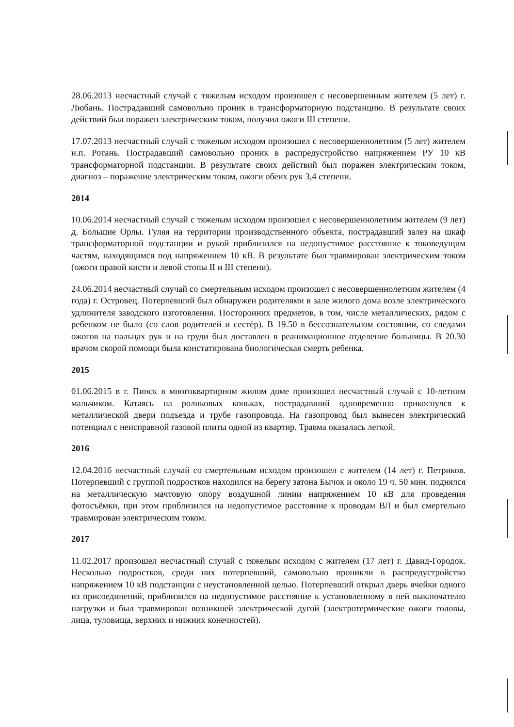28.06.2013 несчастный случай с тяжелым исходом произошел с несовершенным жителем (5 лет) г. Любань. Пострадавший самовольно проник в трансформаторную подстанцию. В результате своих действий был поражен электрическим током, получил ожоги III степени.
17.07.2013 несчастный случай с тяжелым исходом произошел с несовершеннолетним (5 лет) жителем н.п. Ротань. Пострадавший самовольно проник в распредустройство напряжением РУ 10 кВ трансформаторной подстанции. В результате своих действий был поражен электрическим током, диагноз – поражение электрическим током, ожоги обеих рук 3,4 степени.
2014
10.06.2014 несчастный случай с тяжелым исходом произошел с несовершеннолетним жителем (9 лет) д. Большие Орлы. Гуляя на территории производственного объекта, пострадавший залез на шкаф трансформаторной подстанции и рукой приблизился на недопустимое расстояние к токоведущим частям, находящимся под напряжением 10 кВ. В результате был травмирован электрическим током (ожоги правой кисти и левой стопы II и III степени).
24.06.2014 несчастный случай со смертельным исходом произошел с несовершеннолетним жителем (4 года) г. Островец. Потерпевший был обнаружен родителями в зале жилого дома возле электрического удлинителя заводского изготовления. Посторонних предметов, в том, числе металлических, рядом с ребенком не было (со слов родителей и сестёр). В 19.50 в бессознательном состоянии, со следами ожогов на пальцах рук и на груди был доставлен в реанимационное отделение больницы. В 20.30 врачом скорой помощи была констатирована биологическая смерть ребенка.
2015
01.06.2015 в г. Пинск в многоквартирном жилом доме произошел несчастный случай с 10-летним мальчиком. Катаясь на роликовых коньках, пострадавший одновременно прикоснулся к металлической двери подъезда и трубе газопровода. На газопровод был вынесен электрический потенциал с неисправной газовой плиты одной из квартир. Травма оказалась легкой.
2016
12.04.2016 несчастный случай со смертельным исходом произошел с жителем (14 лет) г. Петриков. Потерпевший с группой подростков находился на берегу затона Бычок и около 19 ч. 50 мин. поднялся на металлическую мачтовую опору воздушной линии напряжением 10 кВ для проведения фотосъёмки, при этом приблизился на недопустимое расстояние к проводам ВЛ и был смертельно травмирован электрическим током.
2017
11.02.2017 произошел несчастный случай с тяжелым исходом с жителем (17 лет) г. Давид-Городок. Несколько подростков, среди них потерпевший, самовольно проникли в распредустройство напряжением 10 кВ подстанции с неустановленной целью. Потерпевший открыл дверь ячейки одного из присоединений, приблизился на недопустимое расстояние к установленному в ней выключателю нагрузки и был травмирован возникшей электрической дугой (электротермические ожоги головы, лица, туловища, верхних и нижних конечностей).